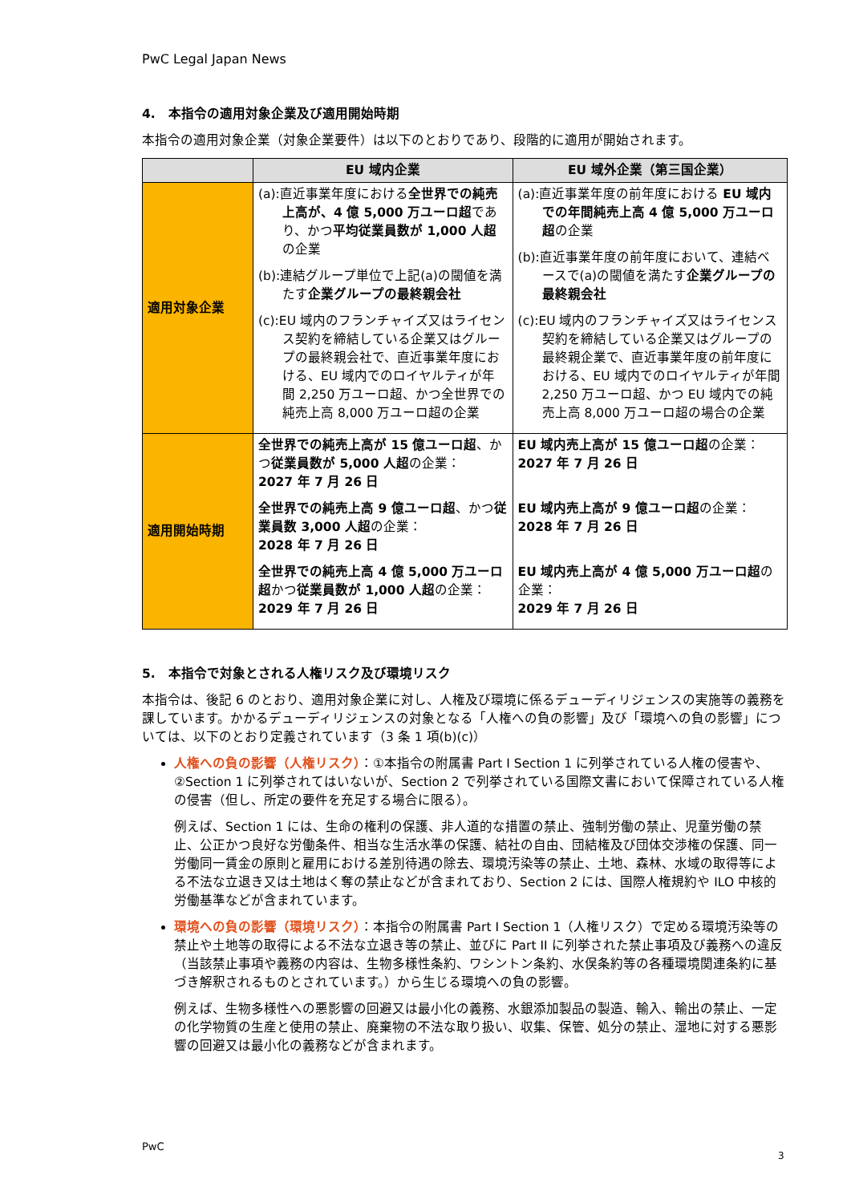PwC Legal Japan News
4.　本指令の適用対象企業及び適用開始時期
本指令の適用対象企業（対象企業要件）は以下のとおりであり、段階的に適用が開始されます。
| | EU 域内企業 | EU 域外企業（第三国企業） |
| --- | --- | --- |
| 適用対象企業 | (a):直近事業年度における 全世界での純売上高が、4 億 5,000 万ユーロ超 であり、かつ 平均従業員数が 1,000 人超 の企業 (b):連結グループ単位で上記(a)の閾値を満たす 企業グループの最終親会社 (c):EU 域内のフランチャイズ又はライセンス契約を締結している企業又はグループの最終親会社で、直近事業年度における、EU 域内でのロイヤルティが年間 2,250 万ユーロ超、かつ全世界での純売上高 8,000 万ユーロ超の企業 | (a):直近事業年度の前年度における EU 域内での年間純売上高 4 億 5,000 万ユーロ超 の企業 (b):直近事業年度の前年度において、連結ベースで(a)の閾値を満たす 企業グループの最終親会社 (c):EU 域内のフランチャイズ又はライセンス契約を締結している企業又はグループの最終親企業で、直近事業年度の前年度における、EU 域内でのロイヤルティが年間 2,250 万ユーロ超、かつ EU 域内での純売上高 8,000 万ユーロ超の場合の企業 |
| 適用開始時期 | 全世界での純売上高が 15 億ユーロ超 、かつ 従業員数が 5,000 人超 の企業： 2027 年 7 月 26 日 全世界での純売上高 9 億ユーロ超 、かつ 従業員数 3,000 人超 の企業： 2028 年 7 月 26 日 全世界での純売上高 4 億 5,000 万ユーロ超 かつ 従業員数が 1,000 人超 の企業： 2029 年 7 月 26 日 | EU 域内売上高が 15 億ユーロ超 の企業： 2027 年 7 月 26 日 EU 域内売上高が 9 億ユーロ超 の企業： 2028 年 7 月 26 日 EU 域内売上高が 4 億 5,000 万ユーロ超 の企業： 2029 年 7 月 26 日 |
5.　本指令で対象とされる人権リスク及び環境リスク
本指令は、後記 6 のとおり、適用対象企業に対し、人権及び環境に係るデューディリジェンスの実施等の義務を課しています。かかるデューディリジェンスの対象となる「人権への負の影響」及び「環境への負の影響」については、以下のとおり定義されています（3 条 1 項(b)(c)）
人権への負の影響（人権リスク）：①本指令の附属書 Part I Section 1 に列挙されている人権の侵害や、②Section 1 に列挙されてはいないが、Section 2 で列挙されている国際文書において保障されている人権の侵害（但し、所定の要件を充足する場合に限る）。
例えば、Section 1 には、生命の権利の保護、非人道的な措置の禁止、強制労働の禁止、児童労働の禁止、公正かつ良好な労働条件、相当な生活水準の保護、結社の自由、団結権及び団体交渉権の保護、同一労働同一賃金の原則と雇用における差別待遇の除去、環境汚染等の禁止、土地、森林、水域の取得等による不法な立退き又は土地はく奪の禁止などが含まれており、Section 2 には、国際人権規約や ILO 中核的労働基準などが含まれています。
環境への負の影響（環境リスク）：本指令の附属書 Part I Section 1（人権リスク）で定める環境汚染等の禁止や土地等の取得による不法な立退き等の禁止、並びに Part II に列挙された禁止事項及び義務への違反（当該禁止事項や義務の内容は、生物多様性条約、ワシントン条約、水俣条約等の各種環境関連条約に基づき解釈されるものとされています。）から生じる環境への負の影響。
例えば、生物多様性への悪影響の回避又は最小化の義務、水銀添加製品の製造、輸入、輸出の禁止、一定の化学物質の生産と使用の禁止、廃棄物の不法な取り扱い、収集、保管、処分の禁止、湿地に対する悪影響の回避又は最小化の義務などが含まれます。
PwC
3